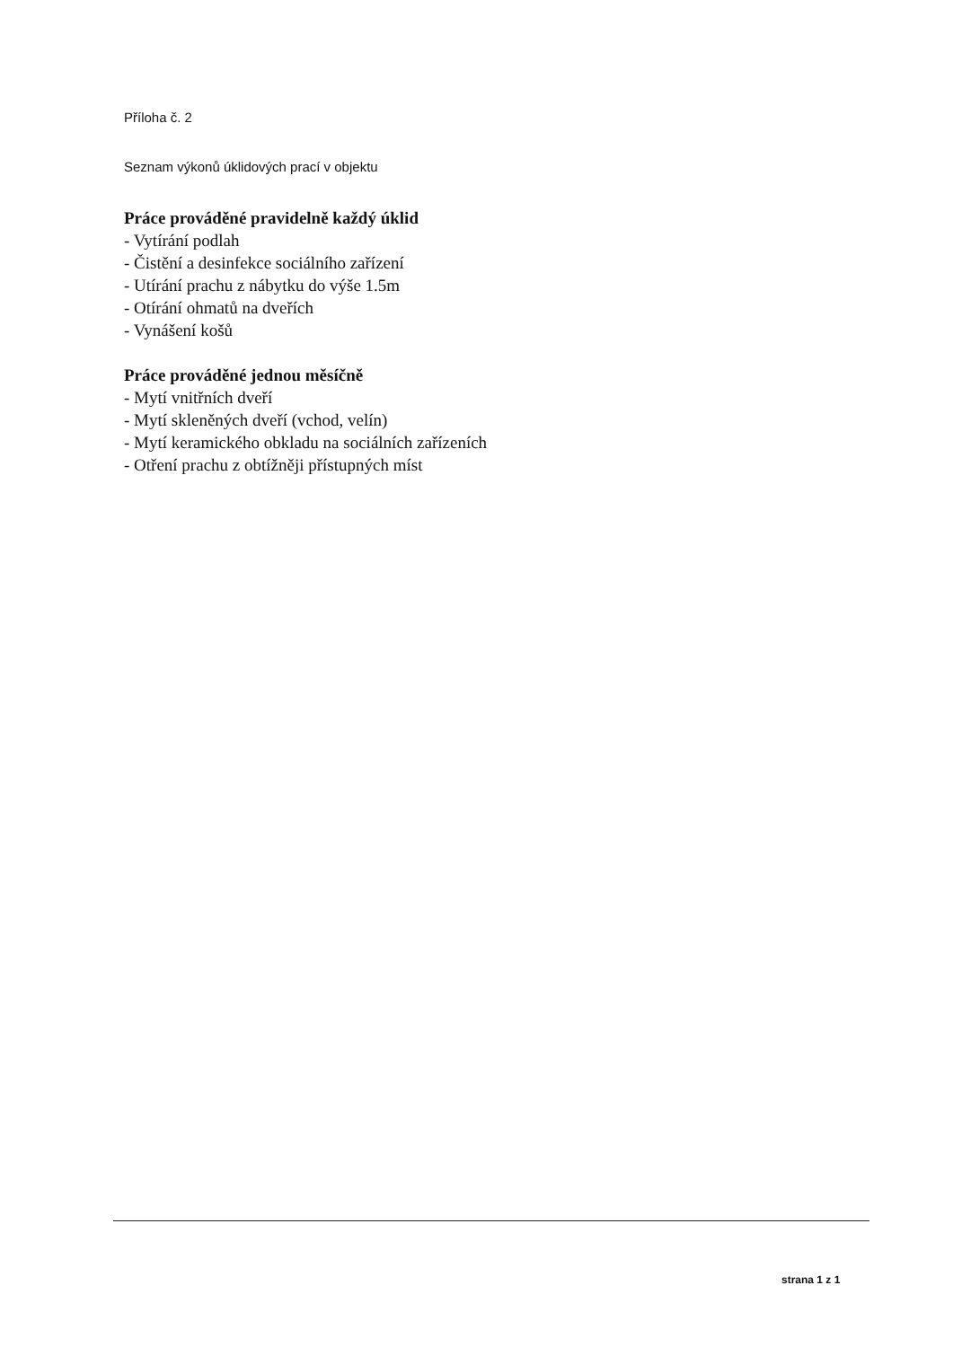Příloha č. 2
Seznam výkonů úklidových prací v objektu
Práce prováděné pravidelně každý úklid
- Vytírání podlah
- Čistění a desinfekce sociálního zařízení
- Utírání prachu z nábytku do výše 1.5m
- Otírání ohmatů na dveřích
- Vynášení košů
Práce prováděné jednou měsíčně
- Mytí vnitřních dveří
- Mytí skleněných dveří (vchod, velín)
- Mytí keramického obkladu na sociálních zařízeních
- Otření prachu z obtížněji přístupných míst
strana 1 z 1